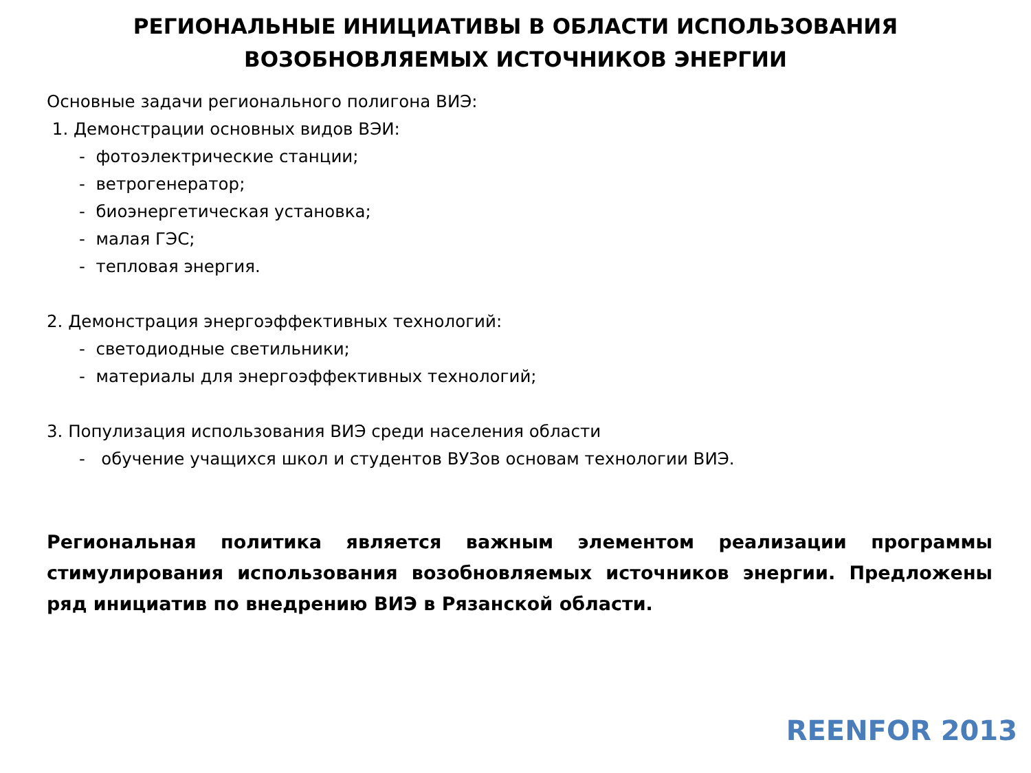РЕГИОНАЛЬНЫЕ ИНИЦИАТИВЫ В ОБЛАСТИ ИСПОЛЬЗОВАНИЯ
ВОЗОБНОВЛЯЕМЫХ ИСТОЧНИКОВ ЭНЕРГИИ
Основные задачи регионального полигона ВИЭ:
1. Демонстрации основных видов ВЭИ:
- фотоэлектрические станции;
- ветрогенератор;
- биоэнергетическая установка;
- малая ГЭС;
- тепловая энергия.
2. Демонстрация энергоэффективных технологий:
- светодиодные светильники;
- материалы для энергоэффективных технологий;
3. Популизация использования ВИЭ среди населения области
- обучение учащихся школ и студентов ВУЗов основам технологии ВИЭ.
Региональная политика является важным элементом реализации программы стимулирования использования возобновляемых источников энергии. Предложены ряд инициатив по внедрению ВИЭ в Рязанской области.
REENFOR 2013